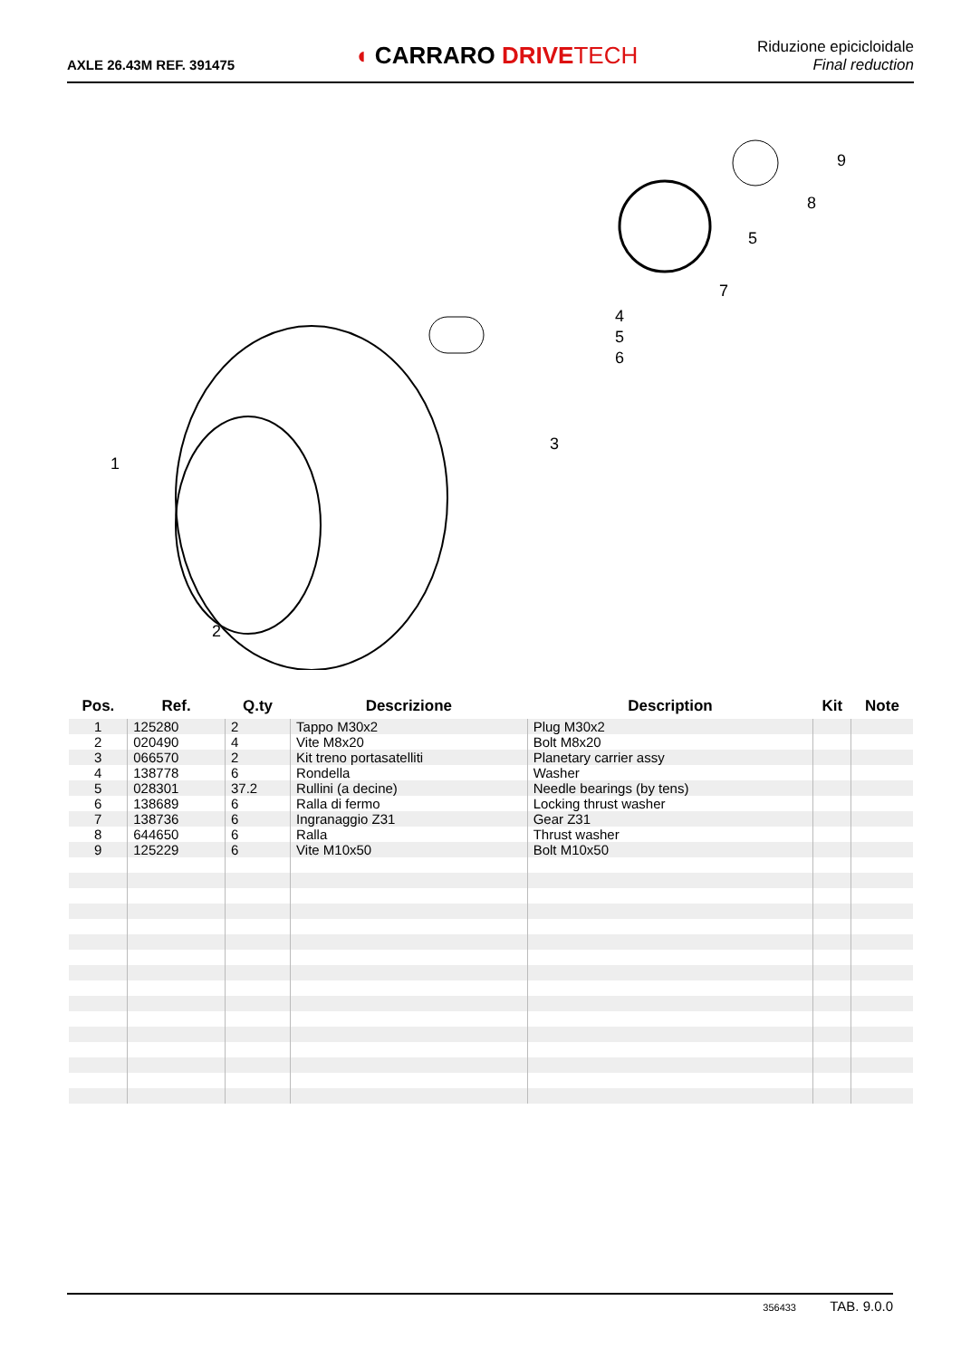AXLE 26.43M REF. 391475
◖ CARRARO DRIVE TECH
Riduzione epicicloidale
Final reduction
1
2
3
4
5
6
7
5
8
9
| Pos. | Ref. | Q.ty | Descrizione | Description | Kit | Note |
| --- | --- | --- | --- | --- | --- | --- |
| 1 | 125280 | 2 | Tappo M30x2 | Plug M30x2 | | |
| 2 | 020490 | 4 | Vite M8x20 | Bolt M8x20 | | |
| 3 | 066570 | 2 | Kit treno portasatelliti | Planetary carrier assy | | |
| 4 | 138778 | 6 | Rondella | Washer | | |
| 5 | 028301 | 37.2 | Rullini (a decine) | Needle bearings (by tens) | | |
| 6 | 138689 | 6 | Ralla di fermo | Locking thrust washer | | |
| 7 | 138736 | 6 | Ingranaggio Z31 | Gear Z31 | | |
| 8 | 644650 | 6 | Ralla | Thrust washer | | |
| 9 | 125229 | 6 | Vite M10x50 | Bolt M10x50 | | |
356433 TAB. 9.0.0